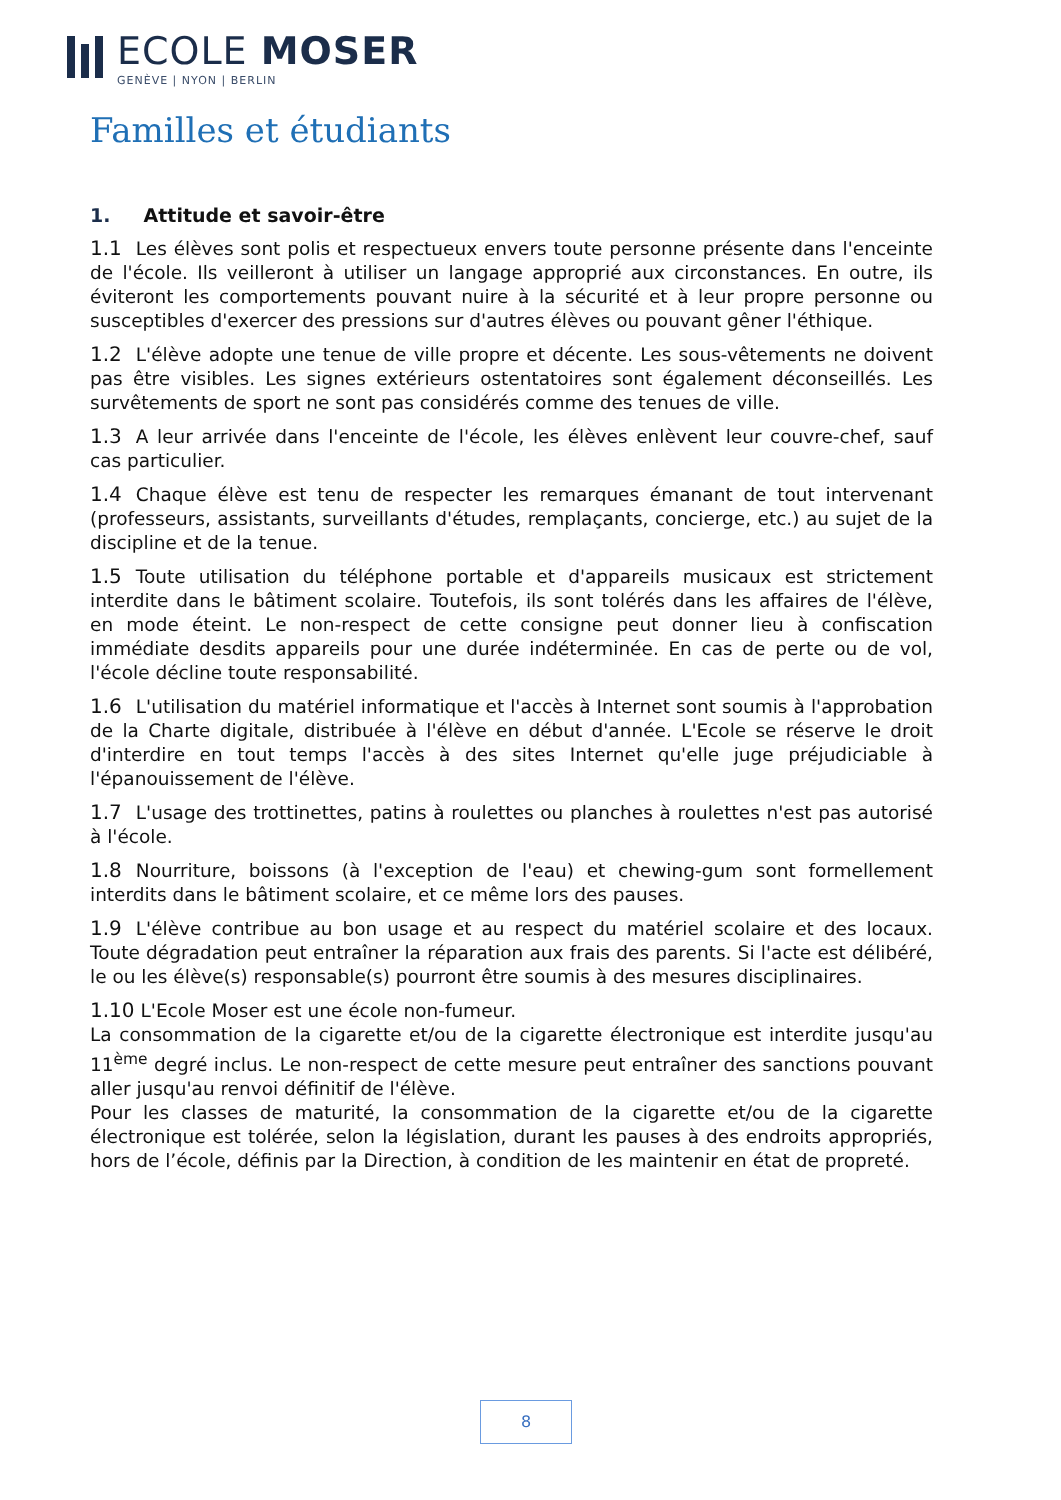ECOLE MOSER
GENÈVE | NYON | BERLIN
Familles et étudiants
1. Attitude et savoir-être
1.1 Les élèves sont polis et respectueux envers toute personne présente dans l'enceinte de l'école. Ils veilleront à utiliser un langage approprié aux circonstances. En outre, ils éviteront les comportements pouvant nuire à la sécurité et à leur propre personne ou susceptibles d'exercer des pressions sur d'autres élèves ou pouvant gêner l'éthique.
1.2 L'élève adopte une tenue de ville propre et décente. Les sous-vêtements ne doivent pas être visibles. Les signes extérieurs ostentatoires sont également déconseillés. Les survêtements de sport ne sont pas considérés comme des tenues de ville.
1.3 A leur arrivée dans l'enceinte de l'école, les élèves enlèvent leur couvre-chef, sauf cas particulier.
1.4 Chaque élève est tenu de respecter les remarques émanant de tout intervenant (professeurs, assistants, surveillants d'études, remplaçants, concierge, etc.) au sujet de la discipline et de la tenue.
1.5 Toute utilisation du téléphone portable et d'appareils musicaux est strictement interdite dans le bâtiment scolaire. Toutefois, ils sont tolérés dans les affaires de l'élève, en mode éteint. Le non-respect de cette consigne peut donner lieu à confiscation immédiate desdits appareils pour une durée indéterminée. En cas de perte ou de vol, l'école décline toute responsabilité.
1.6 L'utilisation du matériel informatique et l'accès à Internet sont soumis à l'approbation de la Charte digitale, distribuée à l'élève en début d'année. L'Ecole se réserve le droit d'interdire en tout temps l'accès à des sites Internet qu'elle juge préjudiciable à l'épanouissement de l'élève.
1.7 L'usage des trottinettes, patins à roulettes ou planches à roulettes n'est pas autorisé à l'école.
1.8 Nourriture, boissons (à l'exception de l'eau) et chewing-gum sont formellement interdits dans le bâtiment scolaire, et ce même lors des pauses.
1.9 L'élève contribue au bon usage et au respect du matériel scolaire et des locaux. Toute dégradation peut entraîner la réparation aux frais des parents. Si l'acte est délibéré, le ou les élève(s) responsable(s) pourront être soumis à des mesures disciplinaires.
1.10 L'Ecole Moser est une école non-fumeur.
La consommation de la cigarette et/ou de la cigarette électronique est interdite jusqu'au 11<sup>ème</sup> degré inclus. Le non-respect de cette mesure peut entraîner des sanctions pouvant aller jusqu'au renvoi définitif de l'élève.
Pour les classes de maturité, la consommation de la cigarette et/ou de la cigarette électronique est tolérée, selon la législation, durant les pauses à des endroits appropriés, hors de l’école, définis par la Direction, à condition de les maintenir en état de propreté.
8